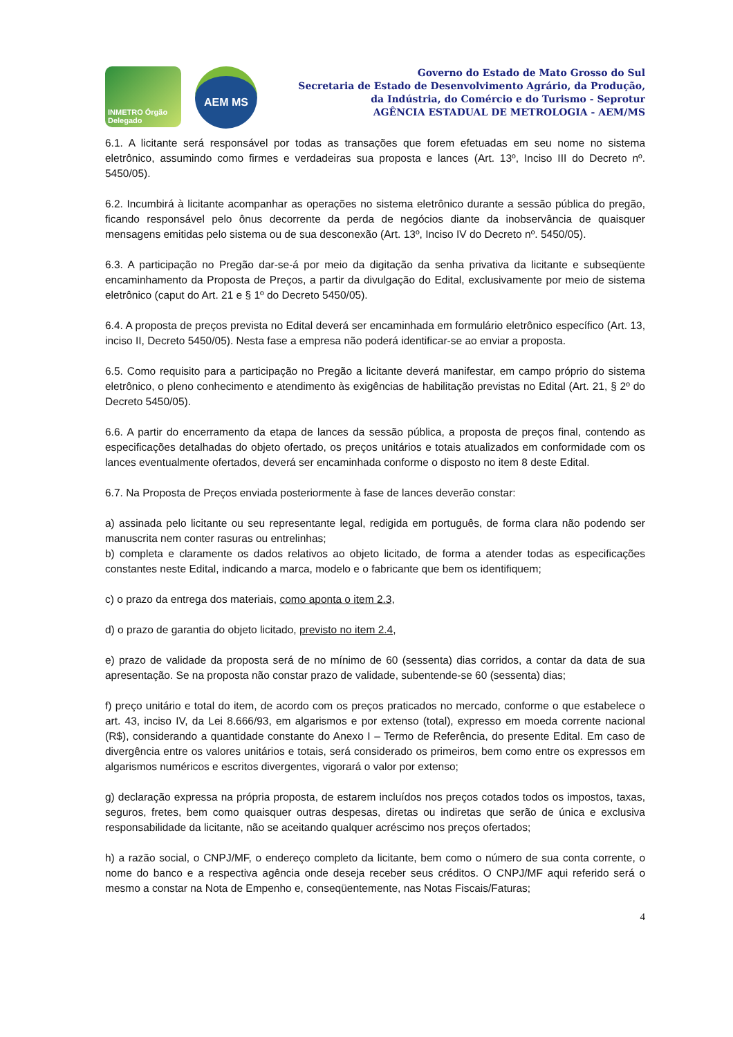INMETRO Órgão Delegado
AEM MS
Governo do Estado de Mato Grosso do Sul
Secretaria de Estado de Desenvolvimento Agrário, da Produção,
da Indústria, do Comércio e do Turismo - Seprotur
AGÊNCIA ESTADUAL DE METROLOGIA - AEM/MS
6.1. A licitante será responsável por todas as transações que forem efetuadas em seu nome no sistema eletrônico, assumindo como firmes e verdadeiras sua proposta e lances (Art. 13º, Inciso III do Decreto nº. 5450/05).
6.2. Incumbirá à licitante acompanhar as operações no sistema eletrônico durante a sessão pública do pregão, ficando responsável pelo ônus decorrente da perda de negócios diante da inobservância de quaisquer mensagens emitidas pelo sistema ou de sua desconexão (Art. 13º, Inciso IV do Decreto nº. 5450/05).
6.3. A participação no Pregão dar-se-á por meio da digitação da senha privativa da licitante e subseqüente encaminhamento da Proposta de Preços, a partir da divulgação do Edital, exclusivamente por meio de sistema eletrônico (caput do Art. 21 e § 1º do Decreto 5450/05).
6.4. A proposta de preços prevista no Edital deverá ser encaminhada em formulário eletrônico específico (Art. 13, inciso II, Decreto 5450/05). Nesta fase a empresa não poderá identificar-se ao enviar a proposta.
6.5. Como requisito para a participação no Pregão a licitante deverá manifestar, em campo próprio do sistema eletrônico, o pleno conhecimento e atendimento às exigências de habilitação previstas no Edital (Art. 21, § 2º do Decreto 5450/05).
6.6. A partir do encerramento da etapa de lances da sessão pública, a proposta de preços final, contendo as especificações detalhadas do objeto ofertado, os preços unitários e totais atualizados em conformidade com os lances eventualmente ofertados, deverá ser encaminhada conforme o disposto no item 8 deste Edital.
6.7. Na Proposta de Preços enviada posteriormente à fase de lances deverão constar:
a) assinada pelo licitante ou seu representante legal, redigida em português, de forma clara não podendo ser manuscrita nem conter rasuras ou entrelinhas;
b) completa e claramente os dados relativos ao objeto licitado, de forma a atender todas as especificações constantes neste Edital, indicando a marca, modelo e o fabricante que bem os identifiquem;
c) o prazo da entrega dos materiais, como aponta o item 2.3,
d) o prazo de garantia do objeto licitado, previsto no item 2.4,
e) prazo de validade da proposta será de no mínimo de 60 (sessenta) dias corridos, a contar da data de sua apresentação. Se na proposta não constar prazo de validade, subentende-se 60 (sessenta) dias;
f) preço unitário e total do item, de acordo com os preços praticados no mercado, conforme o que estabelece o art. 43, inciso IV, da Lei 8.666/93, em algarismos e por extenso (total), expresso em moeda corrente nacional (R$), considerando a quantidade constante do Anexo I – Termo de Referência, do presente Edital. Em caso de divergência entre os valores unitários e totais, será considerado os primeiros, bem como entre os expressos em algarismos numéricos e escritos divergentes, vigorará o valor por extenso;
g) declaração expressa na própria proposta, de estarem incluídos nos preços cotados todos os impostos, taxas, seguros, fretes, bem como quaisquer outras despesas, diretas ou indiretas que serão de única e exclusiva responsabilidade da licitante, não se aceitando qualquer acréscimo nos preços ofertados;
h) a razão social, o CNPJ/MF, o endereço completo da licitante, bem como o número de sua conta corrente, o nome do banco e a respectiva agência onde deseja receber seus créditos. O CNPJ/MF aqui referido será o mesmo a constar na Nota de Empenho e, conseqüentemente, nas Notas Fiscais/Faturas;
4